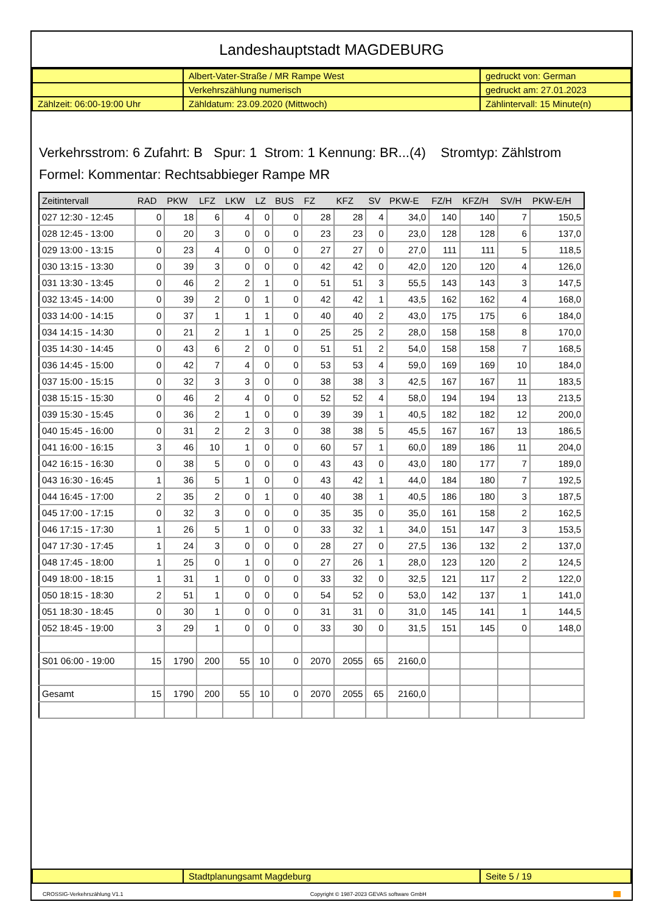Landeshauptstadt MAGDEBURG
| | Albert-Vater-Straße / MR Rampe West | gedruckt von: German |
| | Verkehrszählung numerisch | gedruckt am: 27.01.2023 |
| Zählzeit: 06:00-19:00 Uhr | Zähldatum: 23.09.2020 (Mittwoch) | Zählintervall: 15 Minute(n) |
Verkehrsstrom: 6 Zufahrt: B Spur: 1 Strom: 1 Kennung: BR...(4) Stromtyp: Zählstrom
Formel: Kommentar: Rechtsabbieger Rampe MR
| Zeitintervall | RAD | PKW | LFZ | LKW | LZ | BUS | FZ | KFZ | SV | PKW-E | FZ/H | KFZ/H | SV/H | PKW-E/H |
| --- | --- | --- | --- | --- | --- | --- | --- | --- | --- | --- | --- | --- | --- | --- |
| 027 12:30 - 12:45 | 0 | 18 | 6 | 4 | 0 | 0 | 28 | 28 | 4 | 34,0 | 140 | 140 | 7 | 150,5 |
| 028 12:45 - 13:00 | 0 | 20 | 3 | 0 | 0 | 0 | 23 | 23 | 0 | 23,0 | 128 | 128 | 6 | 137,0 |
| 029 13:00 - 13:15 | 0 | 23 | 4 | 0 | 0 | 0 | 27 | 27 | 0 | 27,0 | 111 | 111 | 5 | 118,5 |
| 030 13:15 - 13:30 | 0 | 39 | 3 | 0 | 0 | 0 | 42 | 42 | 0 | 42,0 | 120 | 120 | 4 | 126,0 |
| 031 13:30 - 13:45 | 0 | 46 | 2 | 2 | 1 | 0 | 51 | 51 | 3 | 55,5 | 143 | 143 | 3 | 147,5 |
| 032 13:45 - 14:00 | 0 | 39 | 2 | 0 | 1 | 0 | 42 | 42 | 1 | 43,5 | 162 | 162 | 4 | 168,0 |
| 033 14:00 - 14:15 | 0 | 37 | 1 | 1 | 1 | 0 | 40 | 40 | 2 | 43,0 | 175 | 175 | 6 | 184,0 |
| 034 14:15 - 14:30 | 0 | 21 | 2 | 1 | 1 | 0 | 25 | 25 | 2 | 28,0 | 158 | 158 | 8 | 170,0 |
| 035 14:30 - 14:45 | 0 | 43 | 6 | 2 | 0 | 0 | 51 | 51 | 2 | 54,0 | 158 | 158 | 7 | 168,5 |
| 036 14:45 - 15:00 | 0 | 42 | 7 | 4 | 0 | 0 | 53 | 53 | 4 | 59,0 | 169 | 169 | 10 | 184,0 |
| 037 15:00 - 15:15 | 0 | 32 | 3 | 3 | 0 | 0 | 38 | 38 | 3 | 42,5 | 167 | 167 | 11 | 183,5 |
| 038 15:15 - 15:30 | 0 | 46 | 2 | 4 | 0 | 0 | 52 | 52 | 4 | 58,0 | 194 | 194 | 13 | 213,5 |
| 039 15:30 - 15:45 | 0 | 36 | 2 | 1 | 0 | 0 | 39 | 39 | 1 | 40,5 | 182 | 182 | 12 | 200,0 |
| 040 15:45 - 16:00 | 0 | 31 | 2 | 2 | 3 | 0 | 38 | 38 | 5 | 45,5 | 167 | 167 | 13 | 186,5 |
| 041 16:00 - 16:15 | 3 | 46 | 10 | 1 | 0 | 0 | 60 | 57 | 1 | 60,0 | 189 | 186 | 11 | 204,0 |
| 042 16:15 - 16:30 | 0 | 38 | 5 | 0 | 0 | 0 | 43 | 43 | 0 | 43,0 | 180 | 177 | 7 | 189,0 |
| 043 16:30 - 16:45 | 1 | 36 | 5 | 1 | 0 | 0 | 43 | 42 | 1 | 44,0 | 184 | 180 | 7 | 192,5 |
| 044 16:45 - 17:00 | 2 | 35 | 2 | 0 | 1 | 0 | 40 | 38 | 1 | 40,5 | 186 | 180 | 3 | 187,5 |
| 045 17:00 - 17:15 | 0 | 32 | 3 | 0 | 0 | 0 | 35 | 35 | 0 | 35,0 | 161 | 158 | 2 | 162,5 |
| 046 17:15 - 17:30 | 1 | 26 | 5 | 1 | 0 | 0 | 33 | 32 | 1 | 34,0 | 151 | 147 | 3 | 153,5 |
| 047 17:30 - 17:45 | 1 | 24 | 3 | 0 | 0 | 0 | 28 | 27 | 0 | 27,5 | 136 | 132 | 2 | 137,0 |
| 048 17:45 - 18:00 | 1 | 25 | 0 | 1 | 0 | 0 | 27 | 26 | 1 | 28,0 | 123 | 120 | 2 | 124,5 |
| 049 18:00 - 18:15 | 1 | 31 | 1 | 0 | 0 | 0 | 33 | 32 | 0 | 32,5 | 121 | 117 | 2 | 122,0 |
| 050 18:15 - 18:30 | 2 | 51 | 1 | 0 | 0 | 0 | 54 | 52 | 0 | 53,0 | 142 | 137 | 1 | 141,0 |
| 051 18:30 - 18:45 | 0 | 30 | 1 | 0 | 0 | 0 | 31 | 31 | 0 | 31,0 | 145 | 141 | 1 | 144,5 |
| 052 18:45 - 19:00 | 3 | 29 | 1 | 0 | 0 | 0 | 33 | 30 | 0 | 31,5 | 151 | 145 | 0 | 148,0 |
| S01 06:00 - 19:00 | 15 | 1790 | 200 | 55 | 10 | 0 | 2070 | 2055 | 65 | 2160,0 | | | | |
| Gesamt | 15 | 1790 | 200 | 55 | 10 | 0 | 2070 | 2055 | 65 | 2160,0 | | | | |
| | Stadtplanungsamt Magdeburg | Seite 5 / 19 |
CROSSIG-Verkehrszählung V1.1 Copyright © 1987-2023 GEVAS software GmbH